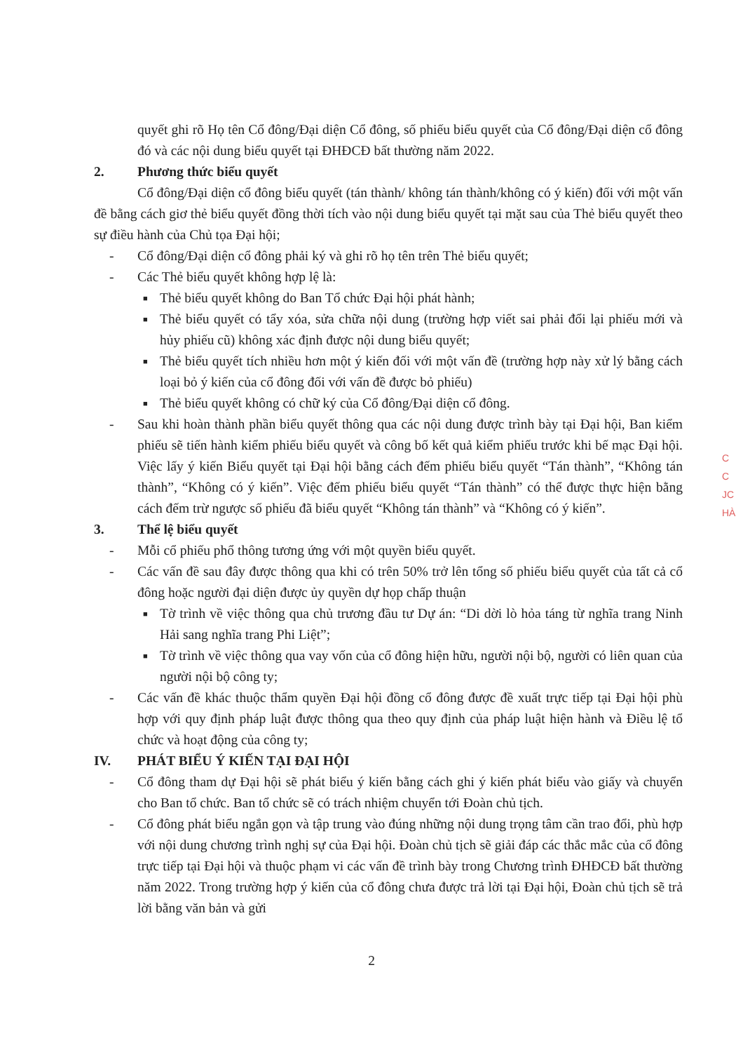quyết ghi rõ Họ tên Cổ đông/Đại diện Cổ đông, số phiếu biểu quyết của Cổ đông/Đại diện cổ đông đó và các nội dung biểu quyết tại ĐHĐCĐ bất thường năm 2022.
2. Phương thức biểu quyết
Cổ đông/Đại diện cổ đông biểu quyết (tán thành/ không tán thành/không có ý kiến) đối với một vấn đề bằng cách giơ thẻ biểu quyết đồng thời tích vào nội dung biểu quyết tại mặt sau của Thẻ biểu quyết theo sự điều hành của Chủ tọa Đại hội;
- Cổ đông/Đại diện cổ đông phải ký và ghi rõ họ tên trên Thẻ biểu quyết;
- Các Thẻ biểu quyết không hợp lệ là:
■
Thẻ biểu quyết không do Ban Tổ chức Đại hội phát hành;
■
Thẻ biểu quyết có tẩy xóa, sửa chữa nội dung (trường hợp viết sai phải đổi lại phiếu mới và hủy phiếu cũ) không xác định được nội dung biểu quyết;
■
Thẻ biểu quyết tích nhiều hơn một ý kiến đối với một vấn đề (trường hợp này xử lý bằng cách loại bỏ ý kiến của cổ đông đối với vấn đề được bỏ phiếu)
■
Thẻ biểu quyết không có chữ ký của Cổ đông/Đại diện cổ đông.
- Sau khi hoàn thành phần biểu quyết thông qua các nội dung được trình bày tại Đại hội, Ban kiểm phiếu sẽ tiến hành kiểm phiếu biểu quyết và công bố kết quả kiểm phiếu trước khi bế mạc Đại hội. Việc lấy ý kiến Biểu quyết tại Đại hội bằng cách đếm phiếu biểu quyết “Tán thành”, “Không tán thành”, “Không có ý kiến”. Việc đếm phiếu biểu quyết “Tán thành” có thể được thực hiện bằng cách đếm trừ ngược số phiếu đã biểu quyết “Không tán thành” và “Không có ý kiến”.
3. Thể lệ biểu quyết
- Mỗi cổ phiếu phổ thông tương ứng với một quyền biểu quyết.
- Các vấn đề sau đây được thông qua khi có trên 50% trở lên tổng số phiếu biểu quyết của tất cả cổ đông hoặc người đại diện được ủy quyền dự họp chấp thuận
■
Tờ trình về việc thông qua chủ trương đầu tư Dự án: “Di dời lò hỏa táng từ nghĩa trang Ninh Hải sang nghĩa trang Phi Liệt”;
■
Tờ trình về việc thông qua vay vốn của cổ đông hiện hữu, người nội bộ, người có liên quan của người nội bộ công ty;
- Các vấn đề khác thuộc thẩm quyền Đại hội đồng cổ đông được đề xuất trực tiếp tại Đại hội phù hợp với quy định pháp luật được thông qua theo quy định của pháp luật hiện hành và Điều lệ tổ chức và hoạt động của công ty;
IV. PHÁT BIỂU Ý KIẾN TẠI ĐẠI HỘI
- Cổ đông tham dự Đại hội sẽ phát biểu ý kiến bằng cách ghi ý kiến phát biểu vào giấy và chuyển cho Ban tổ chức. Ban tổ chức sẽ có trách nhiệm chuyển tới Đoàn chủ tịch.
- Cổ đông phát biểu ngắn gọn và tập trung vào đúng những nội dung trọng tâm cần trao đổi, phù hợp với nội dung chương trình nghị sự của Đại hội. Đoàn chủ tịch sẽ giải đáp các thắc mắc của cổ đông trực tiếp tại Đại hội và thuộc phạm vi các vấn đề trình bày trong Chương trình ĐHĐCĐ bất thường năm 2022. Trong trường hợp ý kiến của cổ đông chưa được trả lời tại Đại hội, Đoàn chủ tịch sẽ trả lời bằng văn bản và gửi
C
C
JC
HÀ
2